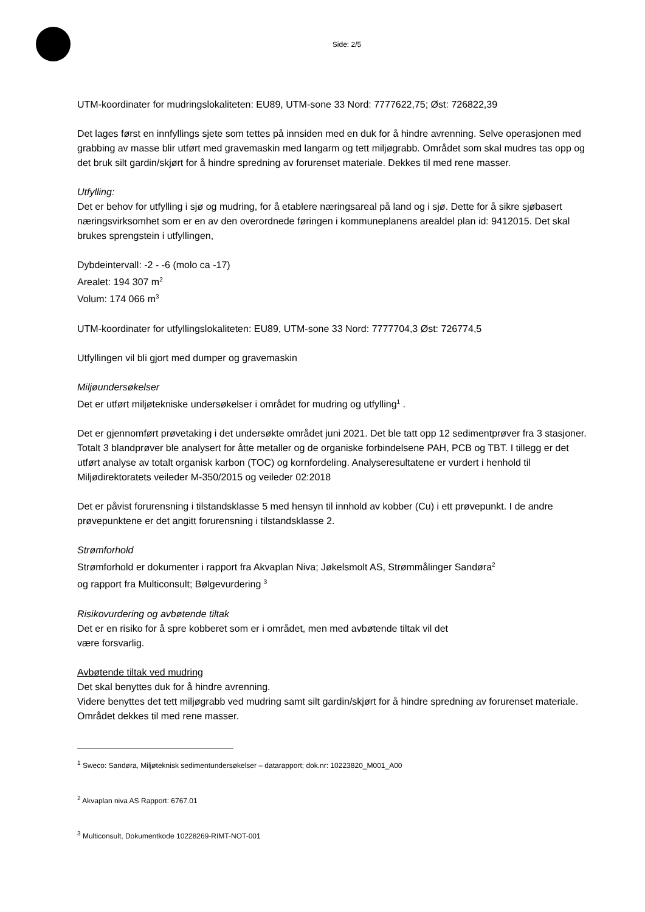Side: 2/5
UTM-koordinater for mudringslokaliteten: EU89, UTM-sone 33 Nord: 7777622,75; Øst: 726822,39
Det lages først en innfyllings sjete som tettes på innsiden med en duk for å hindre avrenning. Selve operasjonen med grabbing av masse blir utført med gravemaskin med langarm og tett miljøgrabb. Området som skal mudres tas opp og det bruk silt gardin/skjørt for å hindre spredning av forurenset materiale. Dekkes til med rene masser.
Utfylling:
Det er behov for utfylling i sjø og mudring, for å etablere næringsareal på land og i sjø. Dette for å sikre sjøbasert næringsvirksomhet som er en av den overordnede føringen i kommuneplanens arealdel plan id: 9412015. Det skal brukes sprengstein i utfyllingen,
Dybdeintervall: -2 - -6 (molo ca -17)
Arealet: 194 307 m<sup>2</sup>
Volum: 174 066 m<sup>3</sup>
UTM-koordinater for utfyllingslokaliteten: EU89, UTM-sone 33 Nord: 7777704,3 Øst: 726774,5
Utfyllingen vil bli gjort med dumper og gravemaskin
Miljøundersøkelser
Det er utført miljøtekniske undersøkelser i området for mudring og utfylling<sup>1</sup> .
Det er gjennomført prøvetaking i det undersøkte området juni 2021. Det ble tatt opp 12 sedimentprøver fra 3 stasjoner. Totalt 3 blandprøver ble analysert for åtte metaller og de organiske forbindelsene PAH, PCB og TBT. I tillegg er det utført analyse av totalt organisk karbon (TOC) og kornfordeling. Analyseresultatene er vurdert i henhold til Miljødirektoratets veileder M-350/2015 og veileder 02:2018
Det er påvist forurensning i tilstandsklasse 5 med hensyn til innhold av kobber (Cu) i ett prøvepunkt. I de andre prøvepunktene er det angitt forurensning i tilstandsklasse 2.
Strømforhold
Strømforhold er dokumenter i rapport fra Akvaplan Niva; Jøkelsmolt AS, Strømmålinger Sandøra<sup>2</sup>
og rapport fra Multiconsult; Bølgevurdering <sup>3</sup>
Risikovurdering og avbøtende tiltak
Det er en risiko for å spre kobberet som er i området, men med avbøtende tiltak vil det
være forsvarlig.
Avbøtende tiltak ved mudring
Det skal benyttes duk for å hindre avrenning.
Videre benyttes det tett miljøgrabb ved mudring samt silt gardin/skjørt for å hindre spredning av forurenset materiale. Området dekkes til med rene masser.
<sup>1</sup> Sweco: Sandøra, Miljøteknisk sedimentundersøkelser – datarapport; dok.nr: 10223820_M001_A00
<sup>2</sup> Akvaplan niva AS Rapport: 6767.01
<sup>3</sup> Multiconsult, Dokumentkode 10228269-RIMT-NOT-001